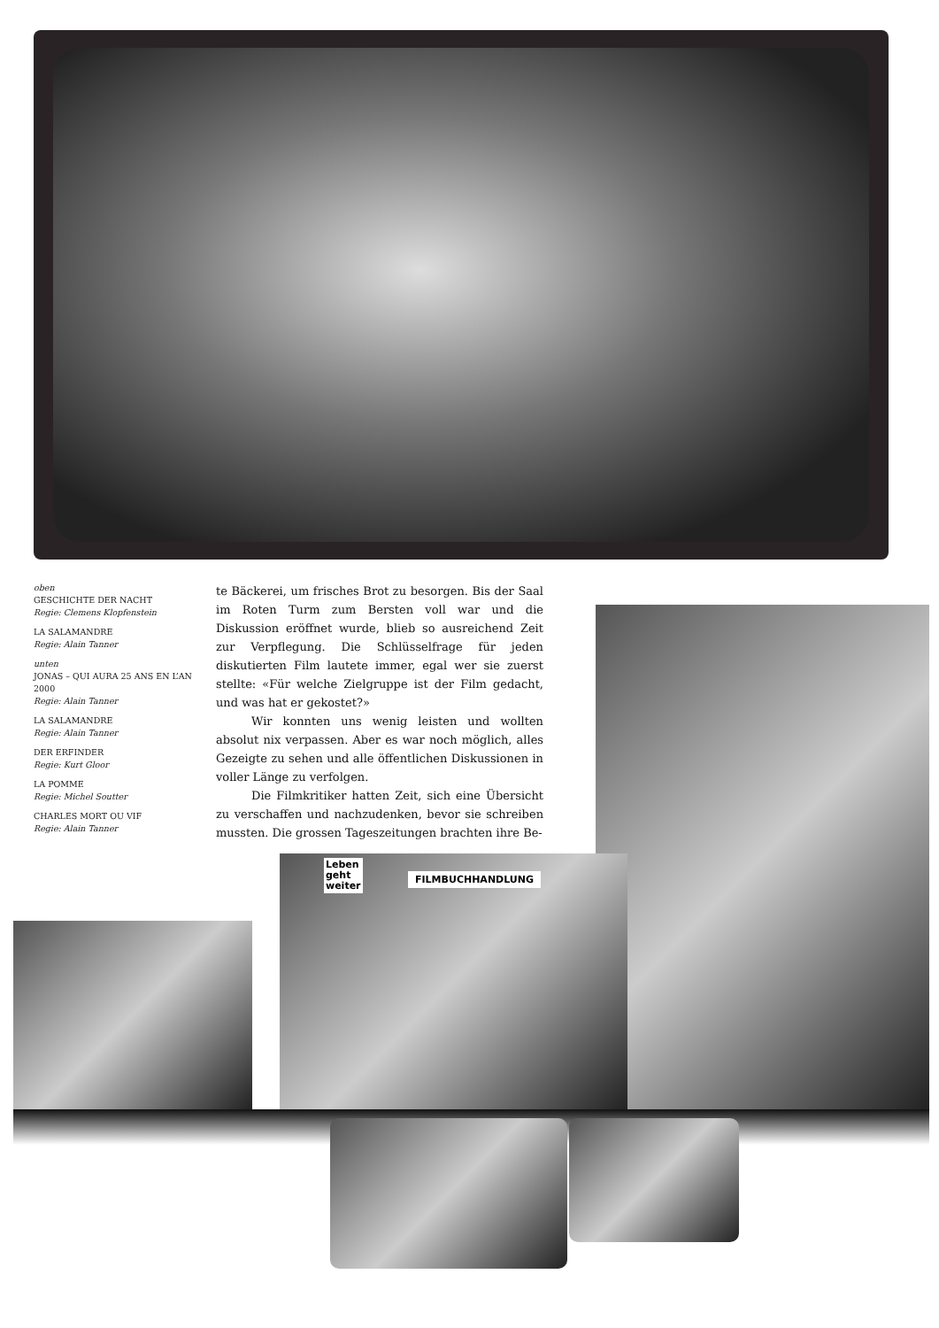oben
GESCHICHTE DER NACHT
Regie: Clemens Klopfenstein
LA SALAMANDRE
Regie: Alain Tanner
unten
JONAS – QUI AURA 25 ANS EN L’AN 2000
Regie: Alain Tanner
LA SALAMANDRE
Regie: Alain Tanner
DER ERFINDER
Regie: Kurt Gloor
LA POMME
Regie: Michel Soutter
CHARLES MORT OU VIF
Regie: Alain Tanner
te Bäckerei, um frisches Brot zu besorgen. Bis der Saal im Roten Turm zum Bersten voll war und die Diskussion eröffnet wurde, blieb so ausreichend Zeit zur Verpflegung. Die Schlüsselfrage für jeden diskutierten Film lautete immer, egal wer sie zuerst stellte: «Für welche Zielgruppe ist der Film gedacht, und was hat er gekostet?»
Wir konnten uns wenig leisten und wollten absolut nix verpassen. Aber es war noch möglich, alles Gezeigte zu sehen und alle öffentlichen Diskussionen in voller Länge zu verfolgen.
Die Filmkritiker hatten Zeit, sich eine Übersicht zu verschaffen und nachzudenken, bevor sie schreiben mussten. Die grossen Tageszeitungen brachten ihre Be-
FILMBUCHHANDLUNG
Leben
geht
weiter